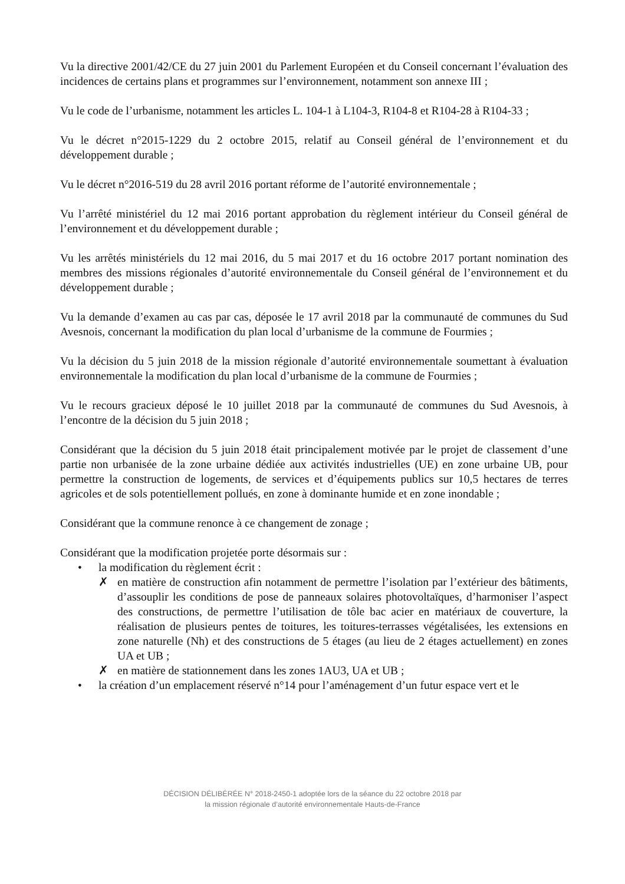Vu la directive 2001/42/CE du 27 juin 2001 du Parlement Européen et du Conseil concernant l’évaluation des incidences de certains plans et programmes sur l’environnement, notamment son annexe III ;
Vu le code de l’urbanisme, notamment les articles L. 104-1 à L104-3, R104-8 et R104-28 à R104-33 ;
Vu le décret n°2015-1229 du 2 octobre 2015, relatif au Conseil général de l’environnement et du développement durable ;
Vu le décret n°2016-519 du 28 avril 2016 portant réforme de l’autorité environnementale ;
Vu l’arrêté ministériel du 12 mai 2016 portant approbation du règlement intérieur du Conseil général de l’environnement et du développement durable ;
Vu les arrêtés ministériels du 12 mai 2016, du 5 mai 2017 et du 16 octobre 2017 portant nomination des membres des missions régionales d’autorité environnementale du Conseil général de l’environnement et du développement durable ;
Vu la demande d’examen au cas par cas, déposée le 17 avril 2018 par la communauté de communes du Sud Avesnois, concernant la modification du plan local d’urbanisme de la commune de Fourmies ;
Vu la décision du 5 juin 2018 de la mission régionale d’autorité environnementale soumettant à évaluation environnementale la modification du plan local d’urbanisme de la commune de Fourmies ;
Vu le recours gracieux déposé le 10 juillet 2018 par la communauté de communes du Sud Avesnois, à l’encontre de la décision du 5 juin 2018 ;
Considérant que la décision du 5 juin 2018 était principalement motivée par le projet de classement d’une partie non urbanisée de la zone urbaine dédiée aux activités industrielles (UE) en zone urbaine UB, pour permettre la construction de logements, de services et d’équipements publics sur 10,5 hectares de terres agricoles et de sols potentiellement pollués, en zone à dominante humide et en zone inondable ;
Considérant que la commune renonce à ce changement de zonage ;
Considérant que la modification projetée porte désormais sur :
• la modification du règlement écrit :
✗ en matière de construction afin notamment de permettre l’isolation par l’extérieur des bâtiments, d’assouplir les conditions de pose de panneaux solaires photovoltaïques, d’harmoniser l’aspect des constructions, de permettre l’utilisation de tôle bac acier en matériaux de couverture, la réalisation de plusieurs pentes de toitures, les toitures-terrasses végétalisées, les extensions en zone naturelle (Nh) et des constructions de 5 étages (au lieu de 2 étages actuellement) en zones UA et UB ;
✗ en matière de stationnement dans les zones 1AU3, UA et UB ;
• la création d’un emplacement réservé n°14 pour l’aménagement d’un futur espace vert et le
DÉCISION DÉLIBÉRÉE N° 2018-2450-1 adoptée lors de la séance du 22 octobre 2018 par
la mission régionale d’autorité environnementale Hauts-de-France